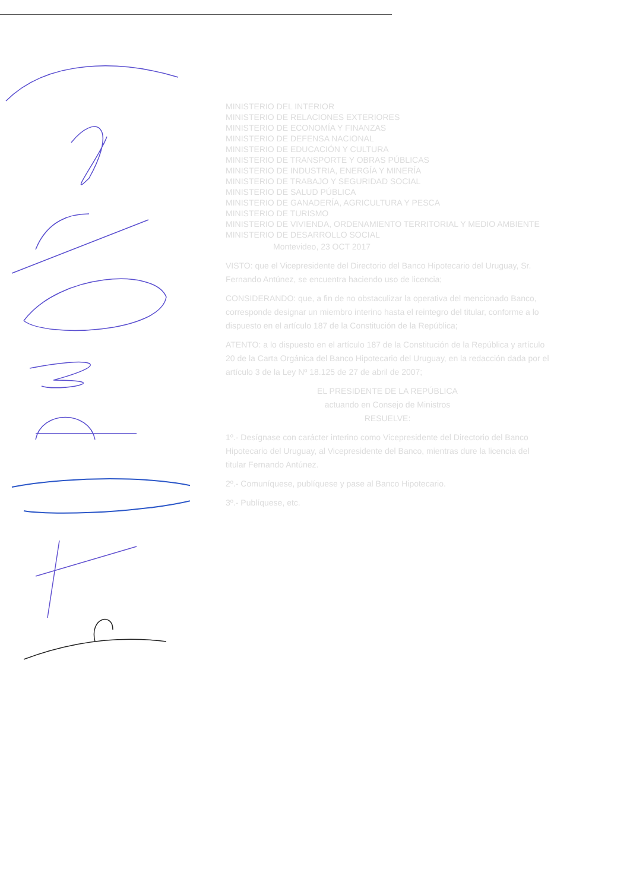MINISTERIO DEL INTERIOR
MINISTERIO DE RELACIONES EXTERIORES
MINISTERIO DE ECONOMÍA Y FINANZAS
MINISTERIO DE DEFENSA NACIONAL
MINISTERIO DE EDUCACIÓN Y CULTURA
MINISTERIO DE TRANSPORTE Y OBRAS PÚBLICAS
MINISTERIO DE INDUSTRIA, ENERGÍA Y MINERÍA
MINISTERIO DE TRABAJO Y SEGURIDAD SOCIAL
MINISTERIO DE SALUD PÚBLICA
MINISTERIO DE GANADERÍA, AGRICULTURA Y PESCA
MINISTERIO DE TURISMO
MINISTERIO DE VIVIENDA, ORDENAMIENTO TERRITORIAL Y MEDIO AMBIENTE
MINISTERIO DE DESARROLLO SOCIAL
Montevideo, 23 OCT 2017
VISTO: que el Vicepresidente del Directorio del Banco Hipotecario del Uruguay, Sr. Fernando Antúnez, se encuentra haciendo uso de licencia;
CONSIDERANDO: que, a fin de no obstaculizar la operativa del mencionado Banco, corresponde designar un miembro interino hasta el reintegro del titular, conforme a lo dispuesto en el artículo 187 de la Constitución de la República;
ATENTO: a lo dispuesto en el artículo 187 de la Constitución de la República y artículo 20 de la Carta Orgánica del Banco Hipotecario del Uruguay, en la redacción dada por el artículo 3 de la Ley Nº 18.125 de 27 de abril de 2007;
EL PRESIDENTE DE LA REPÚBLICA
actuando en Consejo de Ministros
RESUELVE:
1º.- Desígnase con carácter interino como Vicepresidente del Directorio del Banco Hipotecario del Uruguay, al Vicepresidente del Banco, mientras dure la licencia del titular Fernando Antúnez.
2º.- Comuníquese, publíquese y pase al Banco Hipotecario.
3º.- Publíquese, etc.